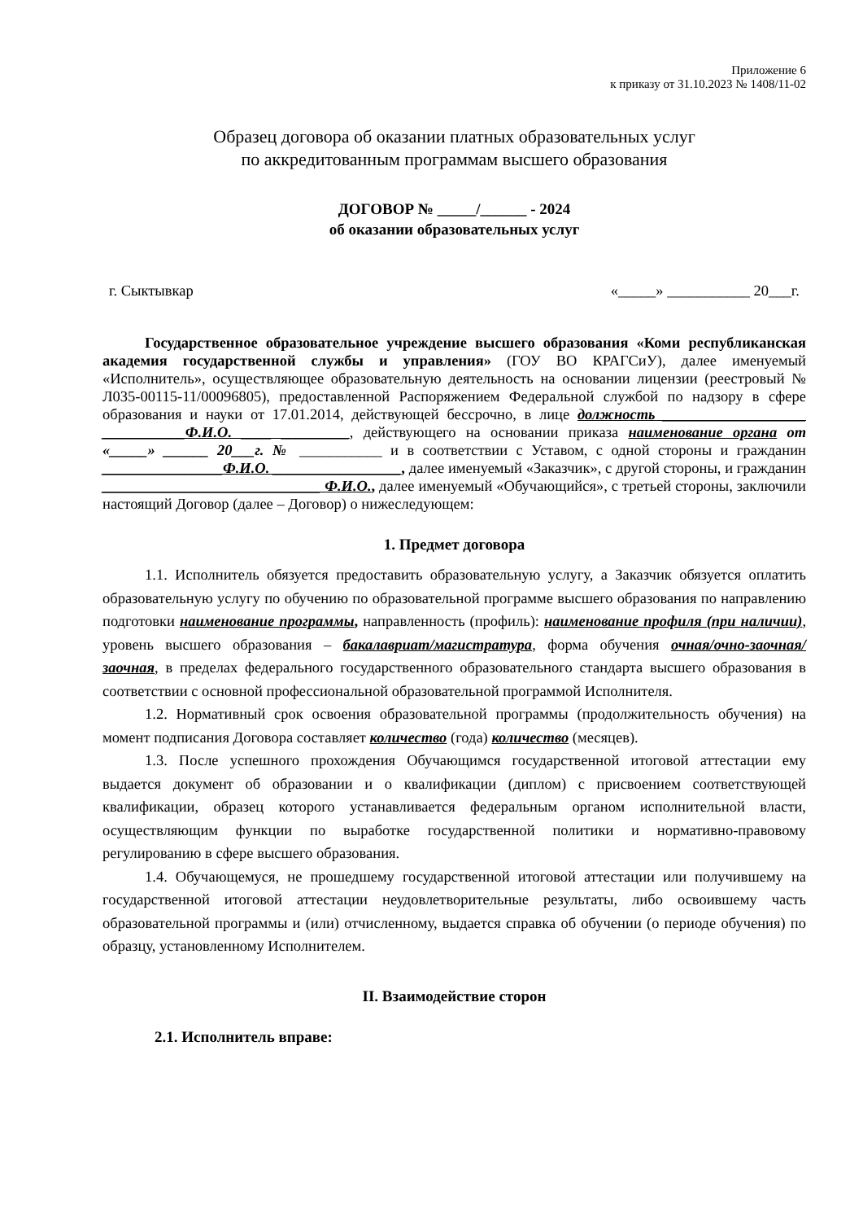Приложение 6
к приказу от 31.10.2023 № 1408/11-02
Образец договора об оказании платных образовательных услуг
по аккредитованным программам высшего образования
ДОГОВОР № _____/______ - 2024
об оказании образовательных услуг
г. Сыктывкар «_____» ___________ 20___г.
Государственное образовательное учреждение высшего образования «Коми республиканская академия государственной службы и управления» (ГОУ ВО КРАГСиУ), далее именуемый «Исполнитель», осуществляющее образовательную деятельность на основании лицензии (реестровый № Л035-00115-11/00096805), предоставленной Распоряжением Федеральной службой по надзору в сфере образования и науки от 17.01.2014, действующей бессрочно, в лице должность ___________________ ___________Ф.И.О. ____ _________, действующего на основании приказа наименование органа от «_____» ______ 20___г. № ___________ и в соответствии с Уставом, с одной стороны и гражданин ________________Ф.И.О. _________________, далее именуемый «Заказчик», с другой стороны, и гражданин _____________________________ Ф.И.О., далее именуемый «Обучающийся», с третьей стороны, заключили настоящий Договор (далее – Договор) о нижеследующем:
1. Предмет договора
1.1. Исполнитель обязуется предоставить образовательную услугу, а Заказчик обязуется оплатить образовательную услугу по обучению по образовательной программе высшего образования по направлению подготовки наименование программы, направленность (профиль): наименование профиля (при наличии), уровень высшего образования – бакалавриат/магистратура, форма обучения очная/очно-заочная/заочная, в пределах федерального государственного образовательного стандарта высшего образования в соответствии с основной профессиональной образовательной программой Исполнителя.
1.2. Нормативный срок освоения образовательной программы (продолжительность обучения) на момент подписания Договора составляет количество (года) количество (месяцев).
1.3. После успешного прохождения Обучающимся государственной итоговой аттестации ему выдается документ об образовании и о квалификации (диплом) с присвоением соответствующей квалификации, образец которого устанавливается федеральным органом исполнительной власти, осуществляющим функции по выработке государственной политики и нормативно-правовому регулированию в сфере высшего образования.
1.4. Обучающемуся, не прошедшему государственной итоговой аттестации или получившему на государственной итоговой аттестации неудовлетворительные результаты, либо освоившему часть образовательной программы и (или) отчисленному, выдается справка об обучении (о периоде обучения) по образцу, установленному Исполнителем.
II. Взаимодействие сторон
2.1. Исполнитель вправе: